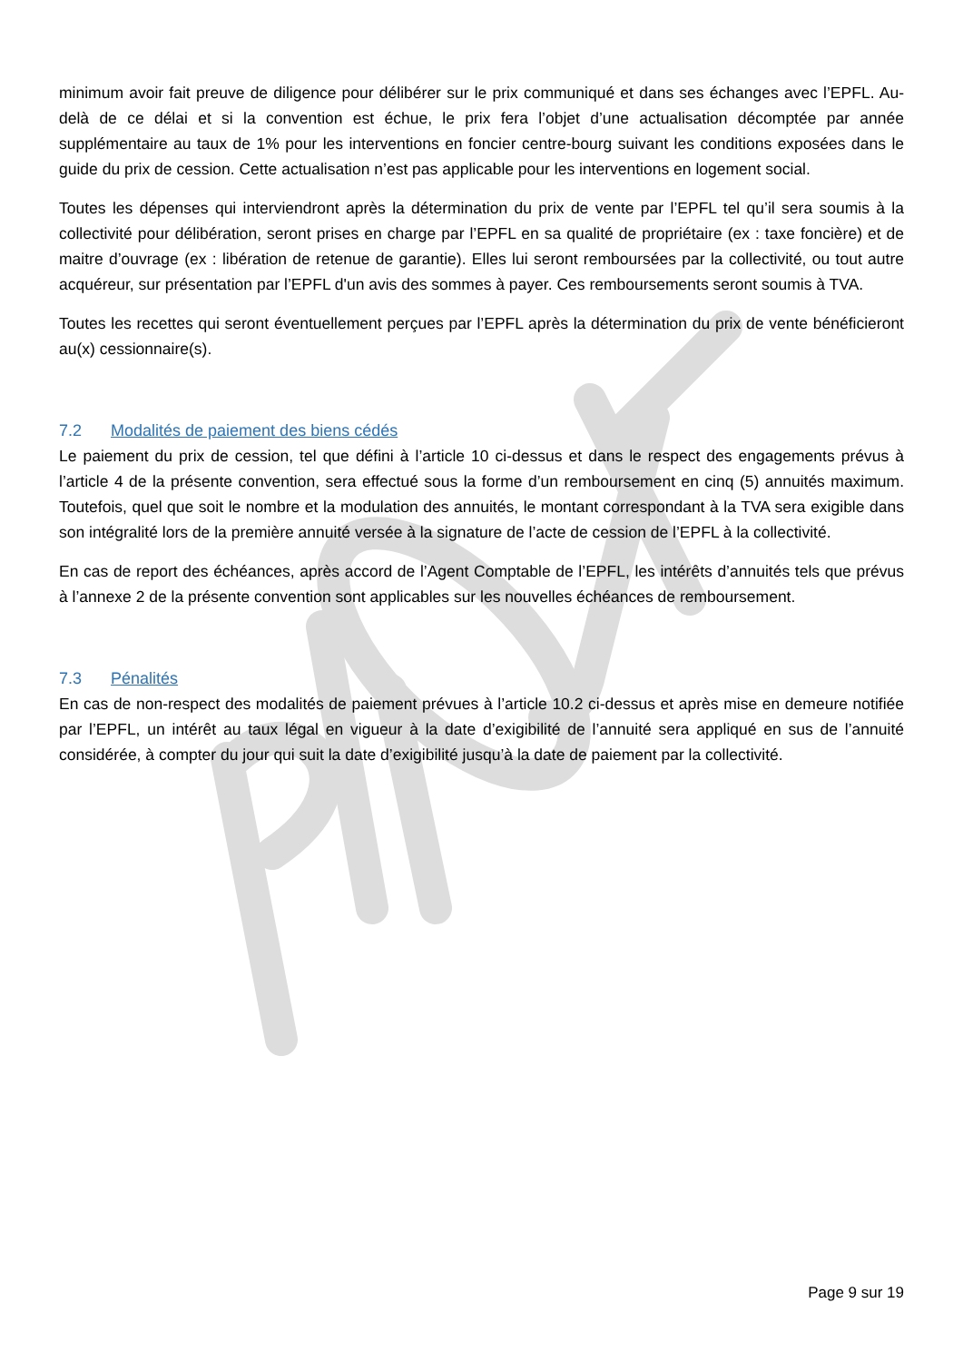minimum avoir fait preuve de diligence pour délibérer sur le prix communiqué et dans ses échanges avec l’EPFL. Au-delà de ce délai et si la convention est échue, le prix fera l’objet d’une actualisation décomptée par année supplémentaire au taux de 1% pour les interventions en foncier centre-bourg suivant les conditions exposées dans le guide du prix de cession. Cette actualisation n’est pas applicable pour les interventions en logement social.
Toutes les dépenses qui interviendront après la détermination du prix de vente par l’EPFL tel qu’il sera soumis à la collectivité pour délibération, seront prises en charge par l’EPFL en sa qualité de propriétaire (ex : taxe foncière) et de maitre d’ouvrage (ex : libération de retenue de garantie). Elles lui seront remboursées par la collectivité, ou tout autre acquéreur, sur présentation par l’EPFL d'un avis des sommes à payer. Ces remboursements seront soumis à TVA.
Toutes les recettes qui seront éventuellement perçues par l’EPFL après la détermination du prix de vente bénéficieront au(x) cessionnaire(s).
7.2 Modalités de paiement des biens cédés
Le paiement du prix de cession, tel que défini à l’article 10 ci-dessus et dans le respect des engagements prévus à l’article 4 de la présente convention, sera effectué sous la forme d’un remboursement en cinq (5) annuités maximum. Toutefois, quel que soit le nombre et la modulation des annuités, le montant correspondant à la TVA sera exigible dans son intégralité lors de la première annuité versée à la signature de l’acte de cession de l’EPFL à la collectivité.
En cas de report des échéances, après accord de l’Agent Comptable de l’EPFL, les intérêts d’annuités tels que prévus à l’annexe 2 de la présente convention sont applicables sur les nouvelles échéances de remboursement.
7.3 Pénalités
En cas de non-respect des modalités de paiement prévues à l’article 10.2 ci-dessus et après mise en demeure notifiée par l’EPFL, un intérêt au taux légal en vigueur à la date d’exigibilité de l’annuité sera appliqué en sus de l’annuité considérée, à compter du jour qui suit la date d’exigibilité jusqu’à la date de paiement par la collectivité.
Page 9 sur 19